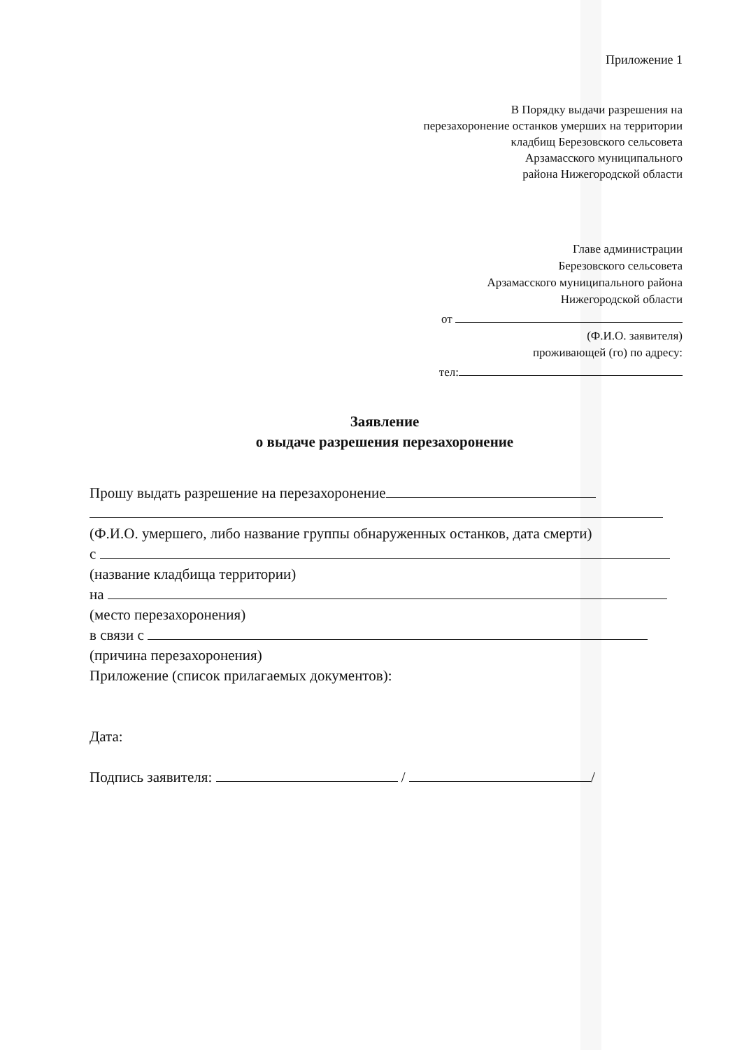Приложение 1
В Порядку выдачи разрешения на
перезахоронение останков умерших на территории
кладбищ Березовского сельсовета
Арзамасского муниципального
района Нижегородской области
Главе администрации
Березовского сельсовета
Арзамасского муниципального района
Нижегородской области
от
(Ф.И.О. заявителя)
проживающей (го) по адресу:
тел:
Заявление
о выдаче разрешения перезахоронение
Прошу выдать разрешение на перезахоронение
(Ф.И.О. умершего, либо название группы обнаруженных останков, дата смерти)
с
(название кладбища территории)
на
(место перезахоронения)
в связи с
(причина перезахоронения)
Приложение (список прилагаемых документов):
Дата:
Подпись заявителя: / /